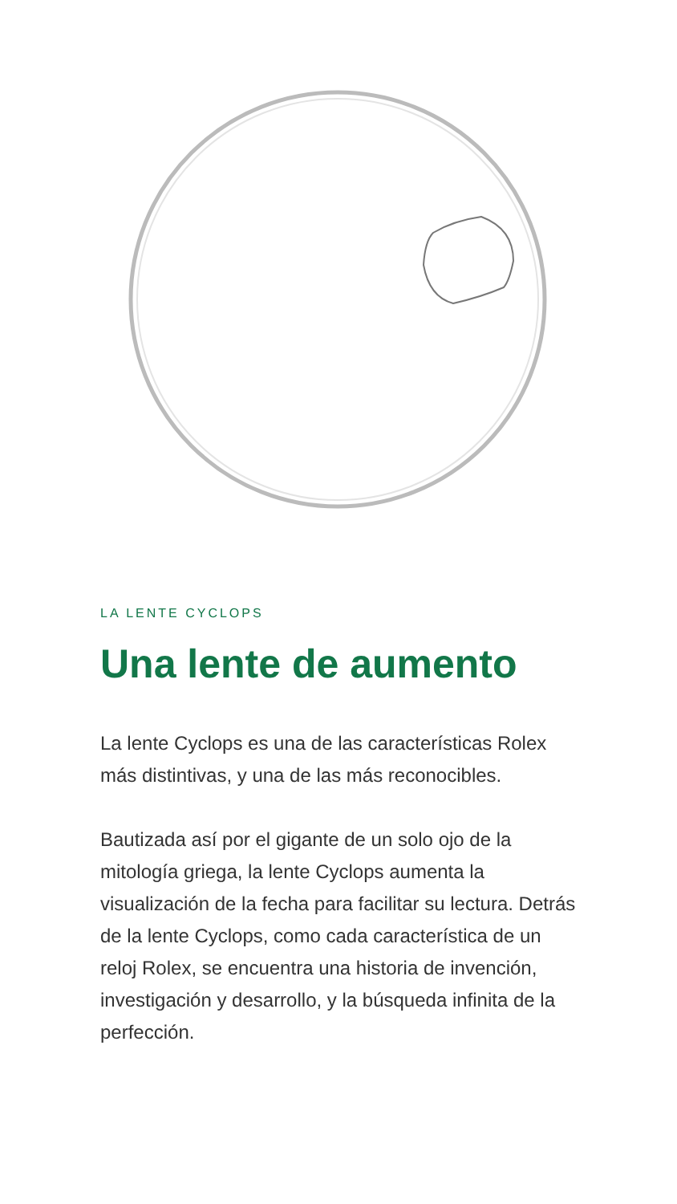LA LENTE CYCLOPS
Una lente de aumento
La lente Cyclops es una de las características Rolex más distintivas, y una de las más reconocibles.
Bautizada así por el gigante de un solo ojo de la mitología griega, la lente Cyclops aumenta la visualización de la fecha para facilitar su lectura. Detrás de la lente Cyclops, como cada característica de un reloj Rolex, se encuentra una historia de invención, investigación y desarrollo, y la búsqueda infinita de la perfección.